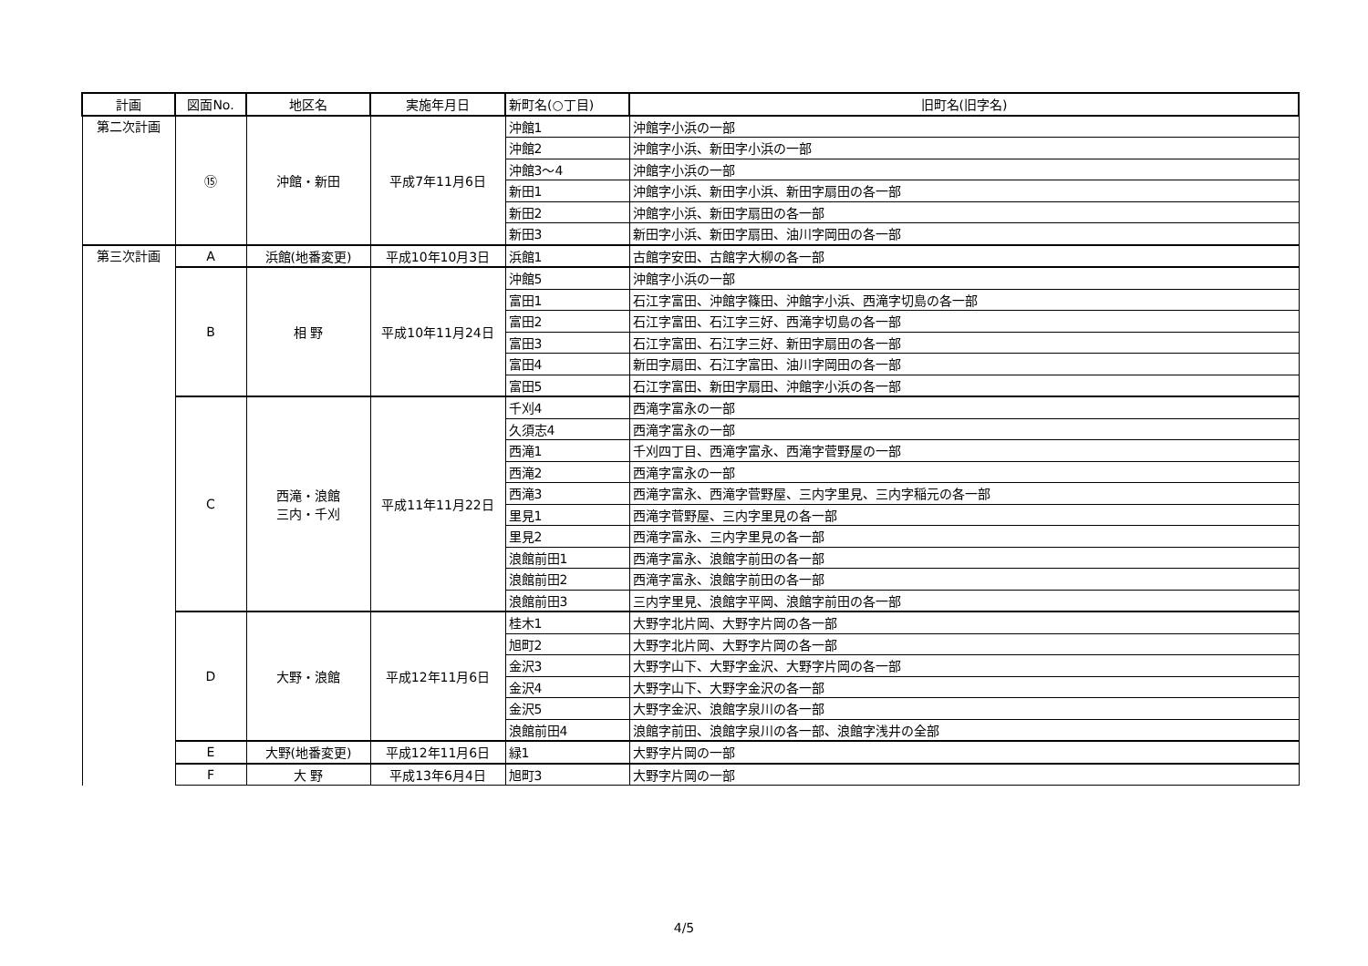| 計画 | 図面No. | 地区名 | 実施年月日 | 新町名(○丁目) | 旧町名(旧字名) |
| --- | --- | --- | --- | --- | --- |
| 第二次計画 | ⑮ | 沖館・新田 | 平成7年11月6日 | 沖館1 | 沖館字小浜の一部 |
| | | | | 沖館2 | 沖館字小浜、新田字小浜の一部 |
| | | | | 沖館3～4 | 沖館字小浜の一部 |
| | | | | 新田1 | 沖館字小浜、新田字小浜、新田字扇田の各一部 |
| | | | | 新田2 | 沖館字小浜、新田字扇田の各一部 |
| | | | | 新田3 | 新田字小浜、新田字扇田、油川字岡田の各一部 |
| 第三次計画 | A | 浜館(地番変更) | 平成10年10月3日 | 浜館1 | 古館字安田、古館字大柳の各一部 |
| | B | 相 野 | 平成10年11月24日 | 沖館5 | 沖館字小浜の一部 |
| | | | | 富田1 | 石江字富田、沖館字篠田、沖館字小浜、西滝字切島の各一部 |
| | | | | 富田2 | 石江字富田、石江字三好、西滝字切島の各一部 |
| | | | | 富田3 | 石江字富田、石江字三好、新田字扇田の各一部 |
| | | | | 富田4 | 新田字扇田、石江字富田、油川字岡田の各一部 |
| | | | | 富田5 | 石江字富田、新田字扇田、沖館字小浜の各一部 |
| | C | 西滝・浪館 三内・千刈 | 平成11年11月22日 | 千刈4 | 西滝字富永の一部 |
| | | | | 久須志4 | 西滝字富永の一部 |
| | | | | 西滝1 | 千刈四丁目、西滝字富永、西滝字菅野屋の一部 |
| | | | | 西滝2 | 西滝字富永の一部 |
| | | | | 西滝3 | 西滝字富永、西滝字菅野屋、三内字里見、三内字稲元の各一部 |
| | | | | 里見1 | 西滝字菅野屋、三内字里見の各一部 |
| | | | | 里見2 | 西滝字富永、三内字里見の各一部 |
| | | | | 浪館前田1 | 西滝字富永、浪館字前田の各一部 |
| | | | | 浪館前田2 | 西滝字富永、浪館字前田の各一部 |
| | | | | 浪館前田3 | 三内字里見、浪館字平岡、浪館字前田の各一部 |
| | D | 大野・浪館 | 平成12年11月6日 | 桂木1 | 大野字北片岡、大野字片岡の各一部 |
| | | | | 旭町2 | 大野字北片岡、大野字片岡の各一部 |
| | | | | 金沢3 | 大野字山下、大野字金沢、大野字片岡の各一部 |
| | | | | 金沢4 | 大野字山下、大野字金沢の各一部 |
| | | | | 金沢5 | 大野字金沢、浪館字泉川の各一部 |
| | | | | 浪館前田4 | 浪館字前田、浪館字泉川の各一部、浪館字浅井の全部 |
| | E | 大野(地番変更) | 平成12年11月6日 | 緑1 | 大野字片岡の一部 |
| | F | 大 野 | 平成13年6月4日 | 旭町3 | 大野字片岡の一部 |
4/5